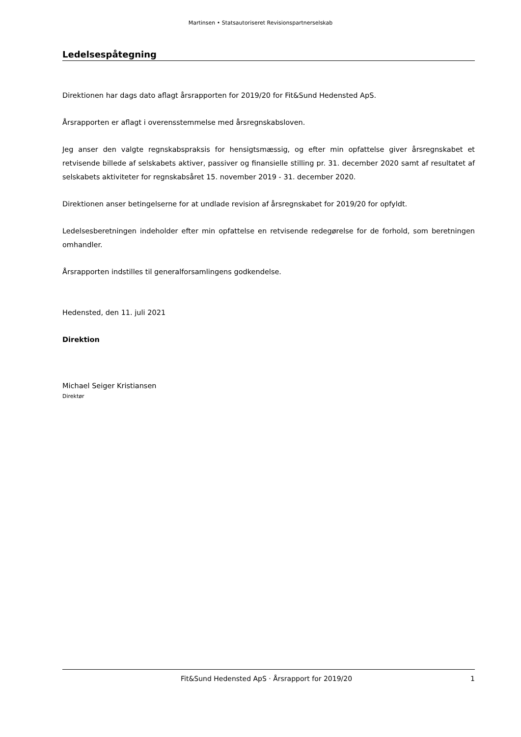Martinsen • Statsautoriseret Revisionspartnerselskab
Ledelsespåtegning
Direktionen har dags dato aflagt årsrapporten for 2019/20 for Fit&Sund Hedensted ApS.
Årsrapporten er aflagt i overensstemmelse med årsregnskabsloven.
Jeg anser den valgte regnskabspraksis for hensigtsmæssig, og efter min opfattelse giver årsregnskabet et retvisende billede af selskabets aktiver, passiver og finansielle stilling pr. 31. december 2020 samt af resultatet af selskabets aktiviteter for regnskabsåret 15. november 2019 - 31. december 2020.
Direktionen anser betingelserne for at undlade revision af årsregnskabet for 2019/20 for opfyldt.
Ledelsesberetningen indeholder efter min opfattelse en retvisende redegørelse for de forhold, som beretningen omhandler.
Årsrapporten indstilles til generalforsamlingens godkendelse.
Hedensted, den 11. juli 2021
Direktion
Michael Seiger Kristiansen
Direktør
Fit&Sund Hedensted ApS · Årsrapport for 2019/20 1